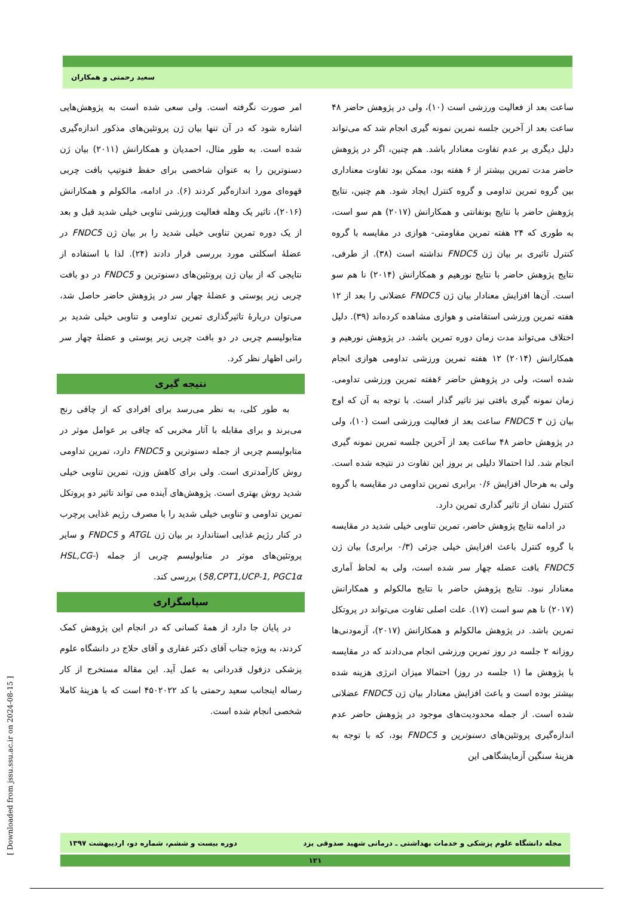سعید رحمتی و همکاران
ساعت بعد از فعالیت ورزشی است (۱۰)، ولی در پژوهش حاضر ۴۸ ساعت بعد از آخرین جلسه تمرین نمونه گیری انجام شد که می‌تواند دلیل دیگری بر عدم تفاوت معنادار باشد. هم چنین، اگر در پژوهش حاضر مدت تمرین بیشتر از ۶ هفته بود، ممکن بود تفاوت معناداری بین گروه تمرین تداومی و گروه کنترل ایجاد شود. هم چنین، نتایج پژوهش حاضر با نتایج بونفانتی و همکارانش (۲۰۱۷) هم سو است، به طوری که ۲۴ هفته تمرین مقاومتی- هوازی در مقایسه با گروه کنترل تاثیری بر بیان ژن FNDC5 نداشته است (۳۸). از طرفی، نتایج پژوهش حاضر با نتایج نورهیم و همکارانش (۲۰۱۴) نا هم سو است. آن‌ها افزایش معنادار بیان ژن FNDC5 عضلانی را بعد از ۱۲ هفته تمرین ورزشی استقامتی و هوازی مشاهده کرده‌اند (۳۹). دلیل اختلاف می‌تواند مدت زمان دوره تمرین باشد. در پژوهش نورهیم و همکارانش (۲۰۱۴) ۱۲ هفته تمرین ورزشی تداومی هوازی انجام شده است، ولی در پژوهش حاضر ۶هفته تمرین ورزشی تداومی. زمان نمونه گیری بافتی نیز تاثیر گذار است. با توجه به آن که اوج بیان ژن FNDC5 ۳ ساعت بعد از فعالیت ورزشی است (۱۰)، ولی در پژوهش حاضر ۴۸ ساعت بعد از آخرین جلسه تمرین نمونه گیری انجام شد. لذا احتمالا دلیلی بر بروز این تفاوت در نتیجه شده است. ولی به هرحال افزایش ۰/۶ برابری تمرین تداومی در مقایسه با گروه کنترل نشان از تاثیر گذاری تمرین دارد.
در ادامه نتایج پژوهش حاضر، تمرین تناوبی خیلی شدید در مقایسه با گروه کنترل باعث افزایش خیلی جزئی (۰/۳ برابری) بیان ژن FNDC5 بافت عضله چهار سر شده است، ولی به لحاظ آماری معنادار نبود. نتایج پژوهش حاضر با نتایج مالکولم و همکارانش (۲۰۱۷) نا هم سو است (۱۷). علت اصلی تفاوت می‌تواند در پروتکل تمرین باشد. در پژوهش مالکولم و همکارانش (۲۰۱۷)، آزمودنی‌ها روزانه ۲ جلسه در روز تمرین ورزشی انجام می‌دادند که در مقایسه با پژوهش ما (۱ جلسه در روز) احتمالا میزان انرژی هزینه شده بیشتر بوده است و باعث افزایش معنادار بیان ژن FNDC5 عضلانی شده است. از جمله محدودیت‌های موجود در پژوهش حاضر عدم اندازه‌گیری پروتئین‌های دسنوترین و FNDC5 بود، که با توجه به هزینهٔ سنگین آزمایشگاهی این
امر صورت نگرفته است. ولی سعی شده است به پژوهش‌هایی اشاره شود که در آن تنها بیان ژن پروتئین‌های مذکور اندازه‌گیری شده است. به طور مثال، احمدیان و همکارانش (۲۰۱۱) بیان ژن دسنوترین را به عنوان شاخصی برای حفظ فنوتیپ بافت چربی قهوه‌ای مورد اندازه‌گیر کردند (۶). در ادامه، مالکولم و همکارانش (۲۰۱۶)، تاثیر یک وهله فعالیت ورزشی تناوبی خیلی شدید قبل و بعد از یک دوره تمرین تناوبی خیلی شدید را بر بیان ژن FNDC5 در عضلهٔ اسکلتی مورد بررسی قرار دادند (۲۴). لذا با استفاده از نتایجی که از بیان ژن پروتئین‌های دسنوترین و FNDC5 در دو بافت چربی زیر پوستی و عضلهٔ چهار سر در پژوهش حاضر حاصل شد، می‌توان دربارهٔ تاثیرگذاری تمرین تداومی و تناوبی خیلی شدید بر متابولیسم چربی در دو بافت چربی زیر پوستی و عضلهٔ چهار سر رانی اظهار نظر کرد.
نتیجه گیری
به طور کلی، به نظر می‌رسد برای افرادی که از چاقی رنج می‌برند و برای مقابله با آثار مخربی که چاقی بر عوامل موثر در متابولیسم چربی از جمله دسنوترین و FNDC5 دارد، تمرین تداومی روش کارآمدتری است. ولی برای کاهش وزن، تمرین تناوبی خیلی شدید روش بهتری است. پژوهش‌های آینده می تواند تاثیر دو پروتکل تمرین تداومی و تناوبی خیلی شدید را با مصرف رژیم غذایی پرچرب در کنار رژیم غذایی استاندارد بر بیان ژن ATGL و FNDC5 و سایر پروتئین‌های موثر در متابولیسم چربی از جمله (HSL,CG-58,CPT1,UCP-1, PGC1α) بررسی کند.
سپاسگزاری
در پایان جا دارد از همهٔ کسانی که در انجام این پژوهش کمک کردند، به ویژه جناب آقای دکتر غفاری و آقای حلاج در دانشگاه علوم پزشکی دزفول قدردانی به عمل آید. این مقاله مستخرج از کار رساله اینجانب سعید رحمتی با کد ۴۵۰۲۰۲۲ است که با هزینهٔ کاملا شخصی انجام شده است.
[ Downloaded from jssu.ssu.ac.ir on 2024-08-15 ]
مجله دانشگاه علوم پزشکی و خدمات بهداشتی ـ درمانی شهید صدوقی یزد دوره بیست و ششم، شماره دو، اردیبهشت ۱۳۹۷
۱۲۱